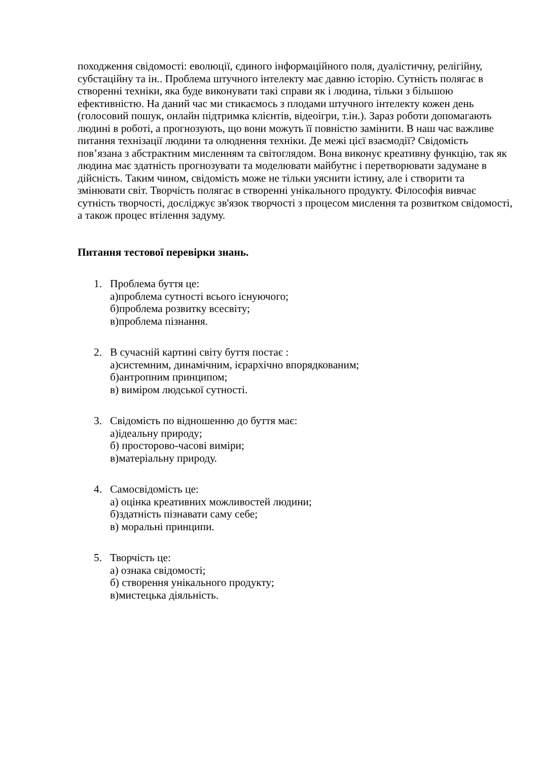походження свідомості: еволюції, єдиного інформаційного поля, дуалістичну, релігійну, субстаційну та ін.. Проблема штучного інтелекту має давню історію. Сутність полягає в створенні техніки, яка буде виконувати такі справи як і людина, тільки з більшою ефективністю. На даний час ми стикаємось з плодами штучного інтелекту кожен день (голосовий пошук, онлайн підтримка клієнтів, відеоігри, т.ін.). Зараз роботи допомагають людині в роботі, а прогнозують, що вони можуть її повністю замінити. В наш час важливе питання технізації людини та олюднення техніки. Де межі цієї взаємодії? Свідомість пов’язана з абстрактним мисленням та світоглядом. Вона виконує креативну функцію, так як людина має здатність прогнозувати та моделювати майбутнє і перетворювати задумане в дійсність. Таким чином, свідомість може не тільки уяснити істину, але і створити та змінювати світ. Творчість полягає в створенні унікального продукту. Філософія вивчає сутність творчості, досліджує зв'язок творчості з процесом мислення та розвитком свідомості, а також процес втілення задуму.
Питання тестової перевірки знань.
1. Проблема буття це:
а)проблема сутності всього існуючого;
б)проблема розвитку всесвіту;
в)проблема пізнання.
2. В сучасній картині світу буття постає :
а)системним, динамічним, ієрархічно впорядкованим;
б)антропним принципом;
в) виміром людської сутності.
3. Свідомість по відношенню до буття має:
а)ідеальну природу;
б) просторово-часові виміри;
в)матеріальну природу.
4. Самосвідомість це:
а) оцінка креативних можливостей людини;
б)здатність пізнавати саму себе;
в) моральні принципи.
5. Творчість це:
а) ознака свідомості;
б) створення унікального продукту;
в)мистецька діяльність.